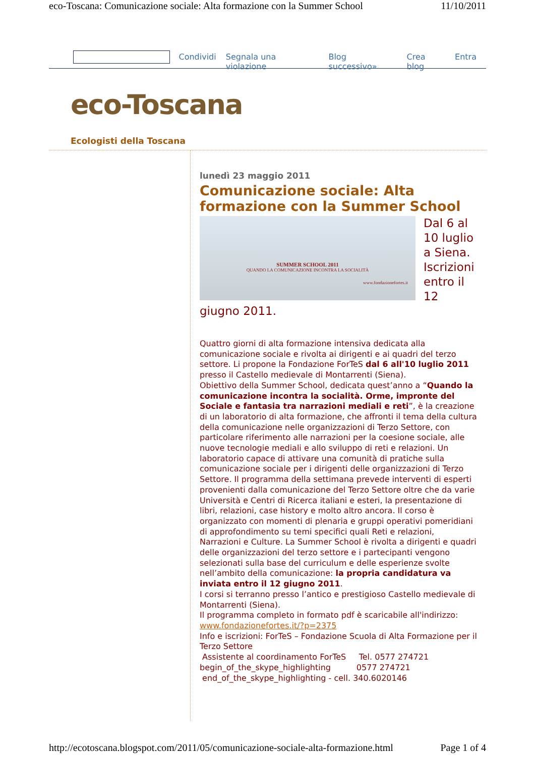eco-Toscana: Comunicazione sociale: Alta formazione con la Summer School 11/10/2011
Condividi Segnala una violazione Blog successivo» Crea blog Entra
eco-Toscana
Ecologisti della Toscana
lunedì 23 maggio 2011
Comunicazione sociale: Alta formazione con la Summer School
SUMMER SCHOOL 2011
QUANDO LA COMUNICAZIONE INCONTRA LA SOCIALITÀ
www.fondazionefortes.it
Dal 6 al 10 luglio a Siena. Iscrizioni entro il 12 giugno 2011.
Quattro giorni di alta formazione intensiva dedicata alla comunicazione sociale e rivolta ai dirigenti e ai quadri del terzo settore. Li propone la Fondazione ForTeS dal 6 all'10 luglio 2011 presso il Castello medievale di Montarrenti (Siena).
Obiettivo della Summer School, dedicata quest’anno a “Quando la comunicazione incontra la socialità. Orme, impronte del Sociale e fantasia tra narrazioni mediali e reti”, è la creazione di un laboratorio di alta formazione, che affronti il tema della cultura della comunicazione nelle organizzazioni di Terzo Settore, con particolare riferimento alle narrazioni per la coesione sociale, alle nuove tecnologie mediali e allo sviluppo di reti e relazioni. Un laboratorio capace di attivare una comunità di pratiche sulla comunicazione sociale per i dirigenti delle organizzazioni di Terzo Settore. Il programma della settimana prevede interventi di esperti provenienti dalla comunicazione del Terzo Settore oltre che da varie Università e Centri di Ricerca italiani e esteri, la presentazione di libri, relazioni, case history e molto altro ancora. Il corso è organizzato con momenti di plenaria e gruppi operativi pomeridiani di approfondimento su temi specifici quali Reti e relazioni, Narrazioni e Culture. La Summer School è rivolta a dirigenti e quadri delle organizzazioni del terzo settore e i partecipanti vengono selezionati sulla base del curriculum e delle esperienze svolte nell’ambito della comunicazione: la propria candidatura va inviata entro il 12 giugno 2011.
I corsi si terranno presso l’antico e prestigioso Castello medievale di Montarrenti (Siena).
Il programma completo in formato pdf è scaricabile all'indirizzo: www.fondazionefortes.it/?p=2375
Info e iscrizioni: ForTeS – Fondazione Scuola di Alta Formazione per il Terzo Settore
Assistente al coordinamento ForTeS Tel. 0577 274721 begin_of_the_skype_highlighting 0577 274721 end_of_the_skype_highlighting - cell. 340.6020146
http://ecotoscana.blogspot.com/2011/05/comunicazione-sociale-alta-formazione.html Page 1 of 4